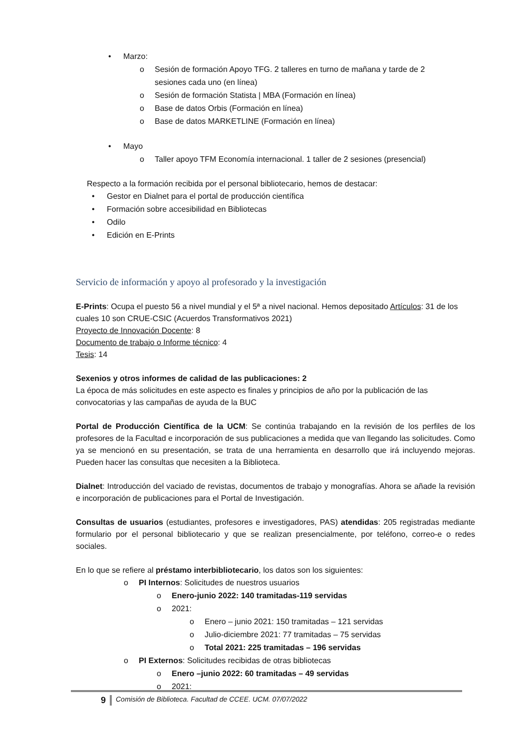• Marzo:
o Sesión de formación Apoyo TFG. 2 talleres en turno de mañana y tarde de 2
sesiones cada uno (en línea)
o Sesión de formación Statista | MBA (Formación en línea)
o Base de datos Orbis (Formación en línea)
o Base de datos MARKETLINE (Formación en línea)
• Mayo
o Taller apoyo TFM Economía internacional. 1 taller de 2 sesiones (presencial)
Respecto a la formación recibida por el personal bibliotecario, hemos de destacar:
• Gestor en Dialnet para el portal de producción científica
• Formación sobre accesibilidad en Bibliotecas
• Odilo
• Edición en E-Prints
Servicio de información y apoyo al profesorado y la investigación
E-Prints: Ocupa el puesto 56 a nivel mundial y el 5ª a nivel nacional. Hemos depositado Artículos: 31 de los cuales 10 son CRUE-CSIC (Acuerdos Transformativos 2021)
Proyecto de Innovación Docente: 8
Documento de trabajo o Informe técnico: 4
Tesis: 14
Sexenios y otros informes de calidad de las publicaciones: 2
La época de más solicitudes en este aspecto es finales y principios de año por la publicación de las convocatorias y las campañas de ayuda de la BUC
Portal de Producción Científica de la UCM: Se continúa trabajando en la revisión de los perfiles de los profesores de la Facultad e incorporación de sus publicaciones a medida que van llegando las solicitudes. Como ya se mencionó en su presentación, se trata de una herramienta en desarrollo que irá incluyendo mejoras. Pueden hacer las consultas que necesiten a la Biblioteca.
Dialnet: Introducción del vaciado de revistas, documentos de trabajo y monografías. Ahora se añade la revisión e incorporación de publicaciones para el Portal de Investigación.
Consultas de usuarios (estudiantes, profesores e investigadores, PAS) atendidas: 205 registradas mediante formulario por el personal bibliotecario y que se realizan presencialmente, por teléfono, correo-e o redes sociales.
En lo que se refiere al préstamo interbibliotecario, los datos son los siguientes:
o PI Internos: Solicitudes de nuestros usuarios
o Enero-junio 2022: 140 tramitadas-119 servidas
o 2021:
o Enero – junio 2021: 150 tramitadas – 121 servidas
o Julio-diciembre 2021: 77 tramitadas – 75 servidas
o Total 2021: 225 tramitadas – 196 servidas
o PI Externos: Solicitudes recibidas de otras bibliotecas
o Enero –junio 2022: 60 tramitadas – 49 servidas
o 2021:
9 Comisión de Biblioteca. Facultad de CCEE. UCM. 07/07/2022